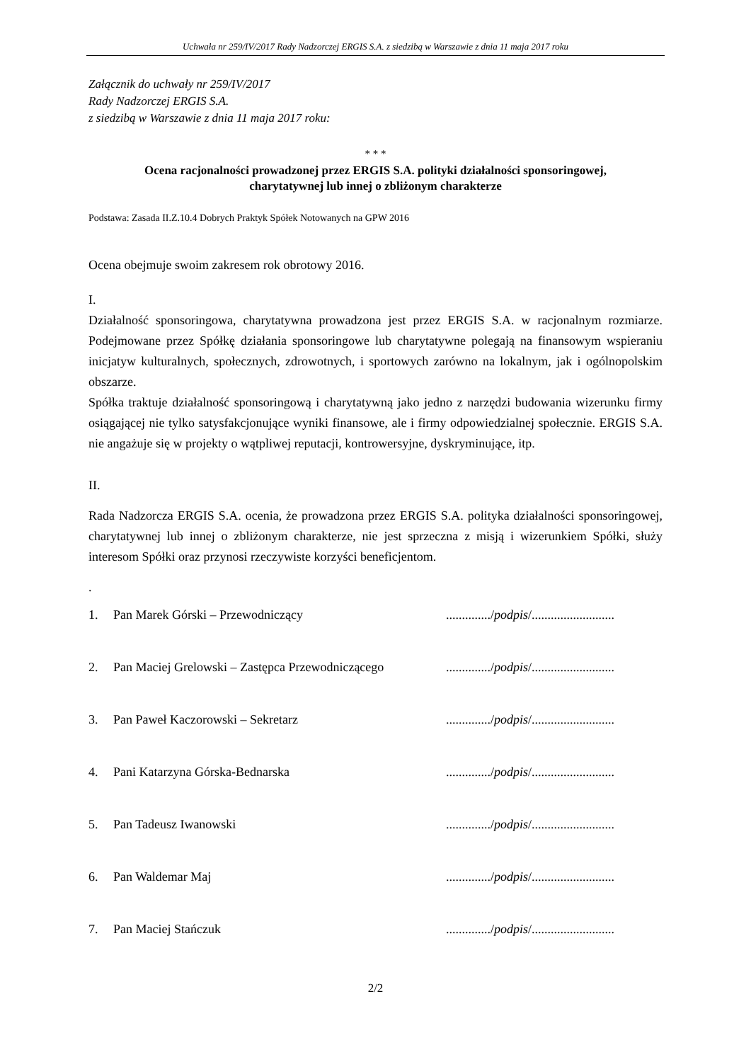Uchwała nr 259/IV/2017 Rady Nadzorczej ERGIS S.A. z siedzibą w Warszawie z dnia 11 maja 2017 roku
Załącznik do uchwały nr 259/IV/2017
Rady Nadzorczej ERGIS S.A.
z siedzibą w Warszawie z dnia 11 maja 2017 roku:
* * *
Ocena racjonalności prowadzonej przez ERGIS S.A. polityki działalności sponsoringowej,
charytatywnej lub innej o zbliżonym charakterze
Podstawa: Zasada II.Z.10.4 Dobrych Praktyk Spółek Notowanych na GPW 2016
Ocena obejmuje swoim zakresem rok obrotowy 2016.
I.
Działalność sponsoringowa, charytatywna prowadzona jest przez ERGIS S.A. w racjonalnym rozmiarze. Podejmowane przez Spółkę działania sponsoringowe lub charytatywne polegają na finansowym wspieraniu inicjatyw kulturalnych, społecznych, zdrowotnych, i sportowych zarówno na lokalnym, jak i ogólnopolskim obszarze.
Spółka traktuje działalność sponsoringową i charytatywną jako jedno z narzędzi budowania wizerunku firmy osiągającej nie tylko satysfakcjonujące wyniki finansowe, ale i firmy odpowiedzialnej społecznie. ERGIS S.A. nie angażuje się w projekty o wątpliwej reputacji, kontrowersyjne, dyskryminujące, itp.
II.
Rada Nadzorcza ERGIS S.A. ocenia, że prowadzona przez ERGIS S.A. polityka działalności sponsoringowej, charytatywnej lub innej o zbliżonym charakterze, nie jest sprzeczna z misją i wizerunkiem Spółki, służy interesom Spółki oraz przynosi rzeczywiste korzyści beneficjentom.
.
1. Pan Marek Górski – Przewodniczący............../podpis/..........................
2. Pan Maciej Grelowski – Zastępca Przewodniczącego............../podpis/..........................
3. Pan Paweł Kaczorowski – Sekretarz............../podpis/..........................
4. Pani Katarzyna Górska-Bednarska............../podpis/..........................
5. Pan Tadeusz Iwanowski............../podpis/..........................
6. Pan Waldemar Maj............../podpis/..........................
7. Pan Maciej Stańczuk............../podpis/..........................
2/2